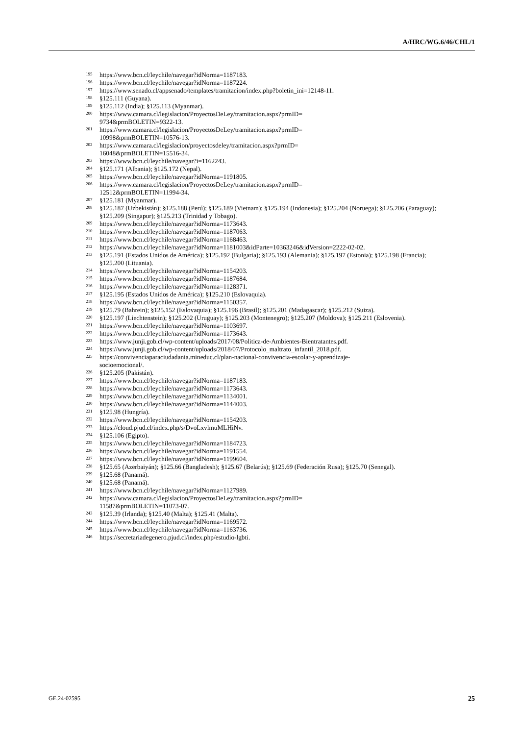A/HRC/WG.6/46/CHL/1
<sup>195</sup> https://www.bcn.cl/leychile/navegar?idNorma=1187183.
<sup>196</sup> https://www.bcn.cl/leychile/navegar?idNorma=1187224.
<sup>197</sup> https://www.senado.cl/appsenado/templates/tramitacion/index.php?boletin_ini=12148-11.
<sup>198</sup> §125.111 (Guyana).
<sup>199</sup> §125.112 (India); §125.113 (Myanmar).
<sup>200</sup> https://www.camara.cl/legislacion/ProyectosDeLey/tramitacion.aspx?prmID=
9734&prmBOLETIN=9322-13.
<sup>201</sup> https://www.camara.cl/legislacion/ProyectosDeLey/tramitacion.aspx?prmID=
10998&prmBOLETIN=10576-13.
<sup>202</sup> https://www.camara.cl/legislacion/proyectosdeley/tramitacion.aspx?prmID=
16048&prmBOLETIN=15516-34.
<sup>203</sup> https://www.bcn.cl/leychile/navegar?i=1162243.
<sup>204</sup> §125.171 (Albania); §125.172 (Nepal).
<sup>205</sup> https://www.bcn.cl/leychile/navegar?idNorma=1191805.
<sup>206</sup> https://www.camara.cl/legislacion/ProyectosDeLey/tramitacion.aspx?prmID=
12512&prmBOLETIN=11994-34.
<sup>207</sup> §125.181 (Myanmar).
<sup>208</sup> §125.187 (Uzbekistán); §125.188 (Perú); §125.189 (Vietnam); §125.194 (Indonesia); §125.204 (Noruega); §125.206 (Paraguay); §125.209 (Singapur); §125.213 (Trinidad y Tobago).
<sup>209</sup> https://www.bcn.cl/leychile/navegar?idNorma=1173643.
<sup>210</sup> https://www.bcn.cl/leychile/navegar?idNorma=1187063.
<sup>211</sup> https://www.bcn.cl/leychile/navegar?idNorma=1168463.
<sup>212</sup> https://www.bcn.cl/leychile/navegar?idNorma=1181003&idParte=10363246&idVersion=2222-02-02.
<sup>213</sup> §125.191 (Estados Unidos de América); §125.192 (Bulgaria); §125.193 (Alemania); §125.197 (Estonia); §125.198 (Francia); §125.200 (Lituania).
<sup>214</sup> https://www.bcn.cl/leychile/navegar?idNorma=1154203.
<sup>215</sup> https://www.bcn.cl/leychile/navegar?idNorma=1187684.
<sup>216</sup> https://www.bcn.cl/leychile/navegar?idNorma=1128371.
<sup>217</sup> §125.195 (Estados Unidos de América); §125.210 (Eslovaquia).
<sup>218</sup> https://www.bcn.cl/leychile/navegar?idNorma=1150357.
<sup>219</sup> §125.79 (Bahrein); §125.152 (Eslovaquia); §125.196 (Brasil); §125.201 (Madagascar); §125.212 (Suiza).
<sup>220</sup> §125.197 (Liechtenstein); §125.202 (Uruguay); §125.203 (Montenegro); §125.207 (Moldova); §125.211 (Eslovenia).
<sup>221</sup> https://www.bcn.cl/leychile/navegar?idNorma=1103697.
<sup>222</sup> https://www.bcn.cl/leychile/navegar?idNorma=1173643.
<sup>223</sup> https://www.junji.gob.cl/wp-content/uploads/2017/08/Politica-de-Ambientes-Bientratantes.pdf.
<sup>224</sup> https://www.junji.gob.cl/wp-content/uploads/2018/07/Protocolo_maltrato_infantil_2018.pdf.
<sup>225</sup> https://convivenciaparaciudadania.mineduc.cl/plan-nacional-convivencia-escolar-y-aprendizaje-
socioemocional/.
<sup>226</sup> §125.205 (Pakistán).
<sup>227</sup> https://www.bcn.cl/leychile/navegar?idNorma=1187183.
<sup>228</sup> https://www.bcn.cl/leychile/navegar?idNorma=1173643.
<sup>229</sup> https://www.bcn.cl/leychile/navegar?idNorma=1134001.
<sup>230</sup> https://www.bcn.cl/leychile/navegar?idNorma=1144003.
<sup>231</sup> §125.98 (Hungría).
<sup>232</sup> https://www.bcn.cl/leychile/navegar?idNorma=1154203.
<sup>233</sup> https://cloud.pjud.cl/index.php/s/DvoLxvlmuMLHiNv.
<sup>234</sup> §125.106 (Egipto).
<sup>235</sup> https://www.bcn.cl/leychile/navegar?idNorma=1184723.
<sup>236</sup> https://www.bcn.cl/leychile/navegar?idNorma=1191554.
<sup>237</sup> https://www.bcn.cl/leychile/navegar?idNorma=1199604.
<sup>238</sup> §125.65 (Azerbaiyán); §125.66 (Bangladesh); §125.67 (Belarús); §125.69 (Federación Rusa); §125.70 (Senegal).
<sup>239</sup> §125.68 (Panamá).
<sup>240</sup> §125.68 (Panamá).
<sup>241</sup> https://www.bcn.cl/leychile/navegar?idNorma=1127989.
<sup>242</sup> https://www.camara.cl/legislacion/ProyectosDeLey/tramitacion.aspx?prmID=
11587&prmBOLETIN=11073-07.
<sup>243</sup> §125.39 (Irlanda); §125.40 (Malta); §125.41 (Malta).
<sup>244</sup> https://www.bcn.cl/leychile/navegar?idNorma=1169572.
<sup>245</sup> https://www.bcn.cl/leychile/navegar?idNorma=1163736.
<sup>246</sup> https://secretariadegenero.pjud.cl/index.php/estudio-lgbti.
GE.24-02595 25